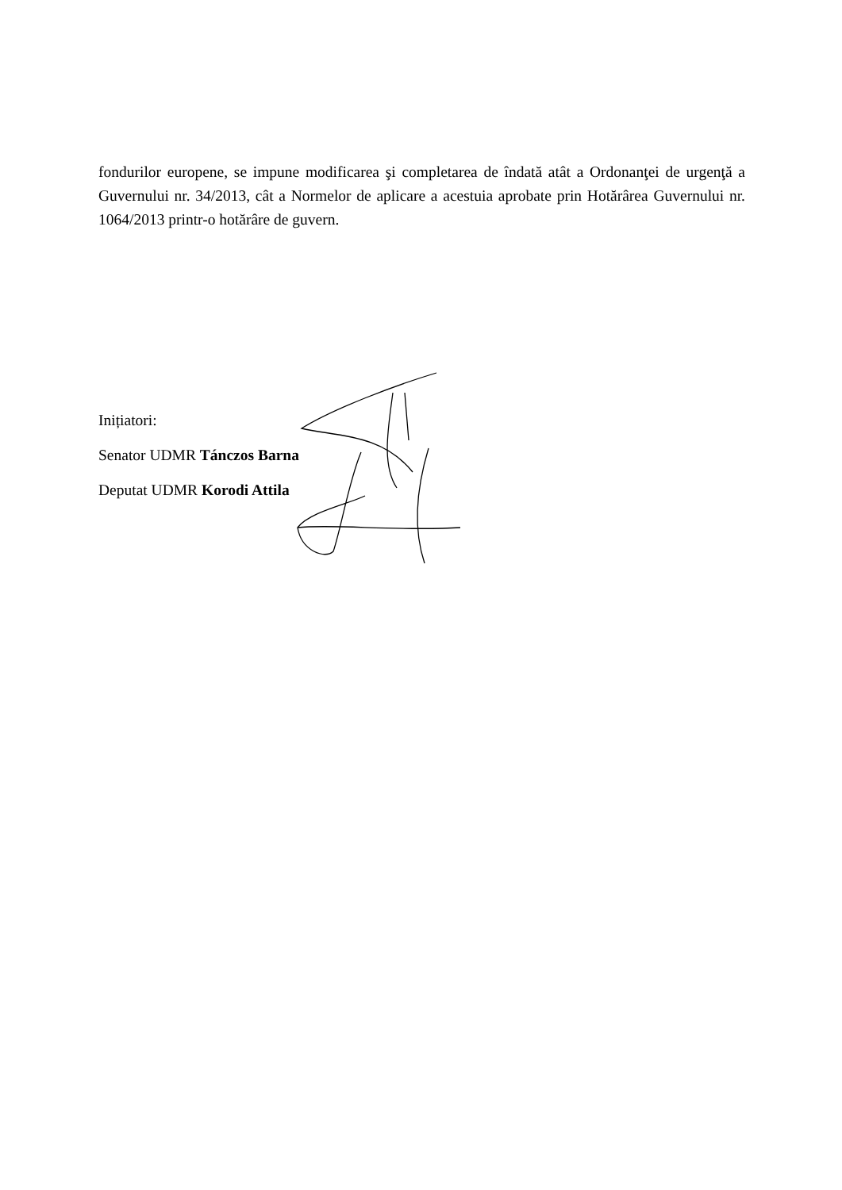fondurilor europene, se impune modificarea şi completarea de îndată atât a Ordonanţei de urgenţă a Guvernului nr. 34/2013, cât a Normelor de aplicare a acestuia aprobate prin Hotărârea Guvernului nr. 1064/2013 printr-o hotărâre de guvern.
Inițiatori:
Senator UDMR Tánczos Barna
Deputat UDMR Korodi Attila